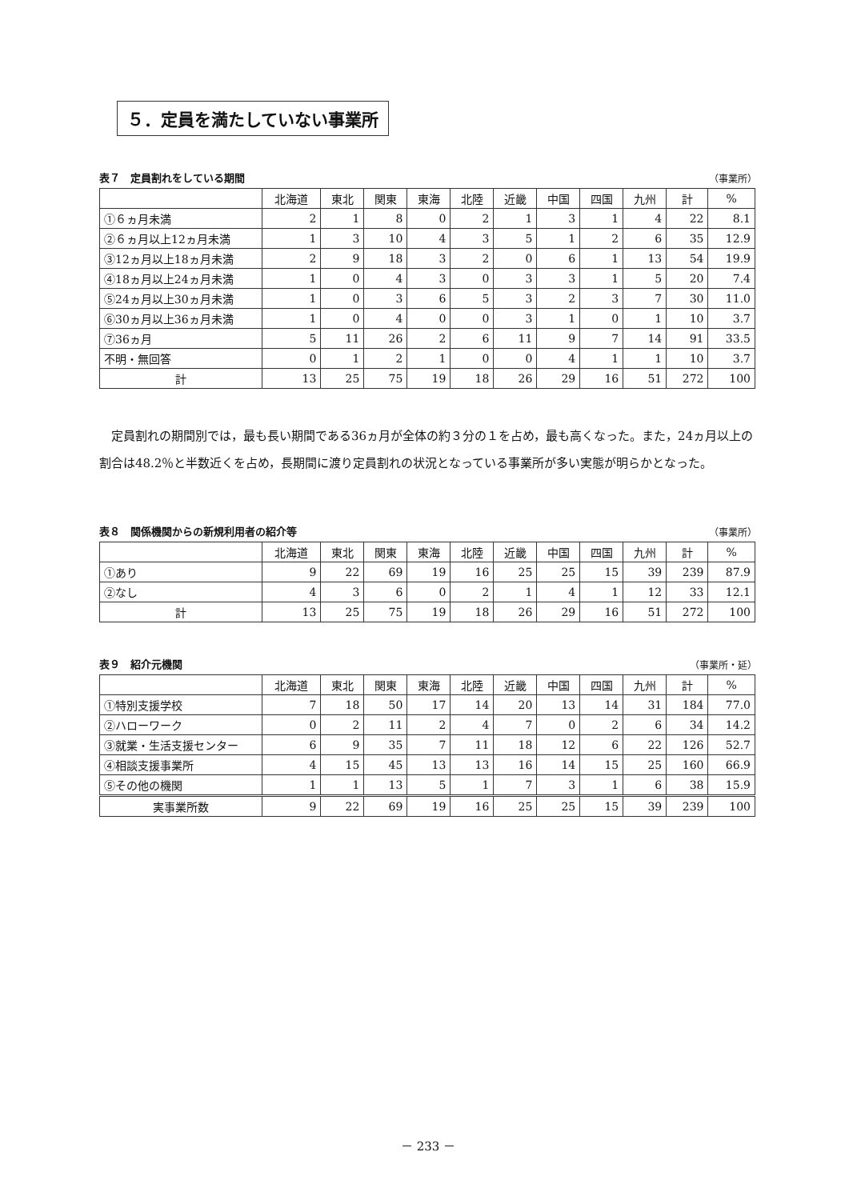５．定員を満たしていない事業所
表７　定員割れをしている期間 （事業所）
| | 北海道 | 東北 | 関東 | 東海 | 北陸 | 近畿 | 中国 | 四国 | 九州 | 計 | % |
| --- | --- | --- | --- | --- | --- | --- | --- | --- | --- | --- | --- |
| ①６ヵ月未満 | 2 | 1 | 8 | 0 | 2 | 1 | 3 | 1 | 4 | 22 | 8.1 |
| ②６ヵ月以上12ヵ月未満 | 1 | 3 | 10 | 4 | 3 | 5 | 1 | 2 | 6 | 35 | 12.9 |
| ③12ヵ月以上18ヵ月未満 | 2 | 9 | 18 | 3 | 2 | 0 | 6 | 1 | 13 | 54 | 19.9 |
| ④18ヵ月以上24ヵ月未満 | 1 | 0 | 4 | 3 | 0 | 3 | 3 | 1 | 5 | 20 | 7.4 |
| ⑤24ヵ月以上30ヵ月未満 | 1 | 0 | 3 | 6 | 5 | 3 | 2 | 3 | 7 | 30 | 11.0 |
| ⑥30ヵ月以上36ヵ月未満 | 1 | 0 | 4 | 0 | 0 | 3 | 1 | 0 | 1 | 10 | 3.7 |
| ⑦36ヵ月 | 5 | 11 | 26 | 2 | 6 | 11 | 9 | 7 | 14 | 91 | 33.5 |
| 不明・無回答 | 0 | 1 | 2 | 1 | 0 | 0 | 4 | 1 | 1 | 10 | 3.7 |
| 計 | 13 | 25 | 75 | 19 | 18 | 26 | 29 | 16 | 51 | 272 | 100 |
定員割れの期間別では，最も長い期間である36ヵ月が全体の約３分の１を占め，最も高くなった。また，24ヵ月以上の割合は48.2％と半数近くを占め，長期間に渡り定員割れの状況となっている事業所が多い実態が明らかとなった。
表８　関係機関からの新規利用者の紹介等 （事業所）
| | 北海道 | 東北 | 関東 | 東海 | 北陸 | 近畿 | 中国 | 四国 | 九州 | 計 | % |
| --- | --- | --- | --- | --- | --- | --- | --- | --- | --- | --- | --- |
| ①あり | 9 | 22 | 69 | 19 | 16 | 25 | 25 | 15 | 39 | 239 | 87.9 |
| ②なし | 4 | 3 | 6 | 0 | 2 | 1 | 4 | 1 | 12 | 33 | 12.1 |
| 計 | 13 | 25 | 75 | 19 | 18 | 26 | 29 | 16 | 51 | 272 | 100 |
表９　紹介元機関 （事業所・延）
| | 北海道 | 東北 | 関東 | 東海 | 北陸 | 近畿 | 中国 | 四国 | 九州 | 計 | % |
| --- | --- | --- | --- | --- | --- | --- | --- | --- | --- | --- | --- |
| ①特別支援学校 | 7 | 18 | 50 | 17 | 14 | 20 | 13 | 14 | 31 | 184 | 77.0 |
| ②ハローワーク | 0 | 2 | 11 | 2 | 4 | 7 | 0 | 2 | 6 | 34 | 14.2 |
| ③就業・生活支援センター | 6 | 9 | 35 | 7 | 11 | 18 | 12 | 6 | 22 | 126 | 52.7 |
| ④相談支援事業所 | 4 | 15 | 45 | 13 | 13 | 16 | 14 | 15 | 25 | 160 | 66.9 |
| ⑤その他の機関 | 1 | 1 | 13 | 5 | 1 | 7 | 3 | 1 | 6 | 38 | 15.9 |
| 実事業所数 | 9 | 22 | 69 | 19 | 16 | 25 | 25 | 15 | 39 | 239 | 100 |
－ 233 －